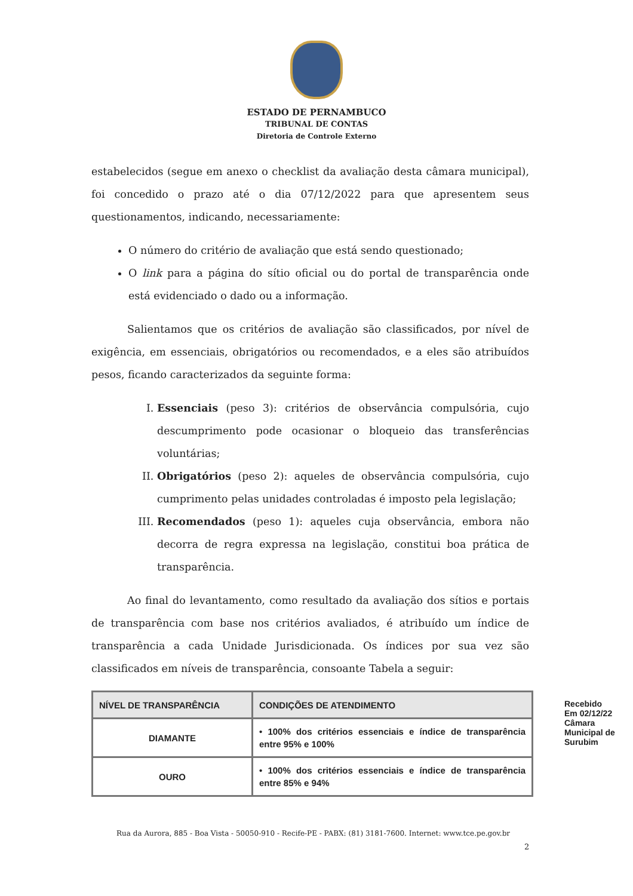ESTADO DE PERNAMBUCO
TRIBUNAL DE CONTAS
Diretoria de Controle Externo
estabelecidos (segue em anexo o checklist da avaliação desta câmara municipal), foi concedido o prazo até o dia 07/12/2022 para que apresentem seus questionamentos, indicando, necessariamente:
O número do critério de avaliação que está sendo questionado;
O link para a página do sítio oficial ou do portal de transparência onde está evidenciado o dado ou a informação.
Salientamos que os critérios de avaliação são classificados, por nível de exigência, em essenciais, obrigatórios ou recomendados, e a eles são atribuídos pesos, ficando caracterizados da seguinte forma:
I. Essenciais (peso 3): critérios de observância compulsória, cujo descumprimento pode ocasionar o bloqueio das transferências voluntárias;
II. Obrigatórios (peso 2): aqueles de observância compulsória, cujo cumprimento pelas unidades controladas é imposto pela legislação;
III. Recomendados (peso 1): aqueles cuja observância, embora não decorra de regra expressa na legislação, constitui boa prática de transparência.
Ao final do levantamento, como resultado da avaliação dos sítios e portais de transparência com base nos critérios avaliados, é atribuído um índice de transparência a cada Unidade Jurisdicionada. Os índices por sua vez são classificados em níveis de transparência, consoante Tabela a seguir:
| NÍVEL DE TRANSPARÊNCIA | CONDIÇÕES DE ATENDIMENTO |
| --- | --- |
| DIAMANTE | • 100% dos critérios essenciais e índice de transparência entre 95% e 100% |
| OURO | • 100% dos critérios essenciais e índice de transparência entre 85% e 94% |
Recebido
Em 02/12/22
Câmara Municipal de Surubim
Rua da Aurora, 885 - Boa Vista - 50050-910 - Recife-PE - PABX: (81) 3181-7600. Internet: www.tce.pe.gov.br
2